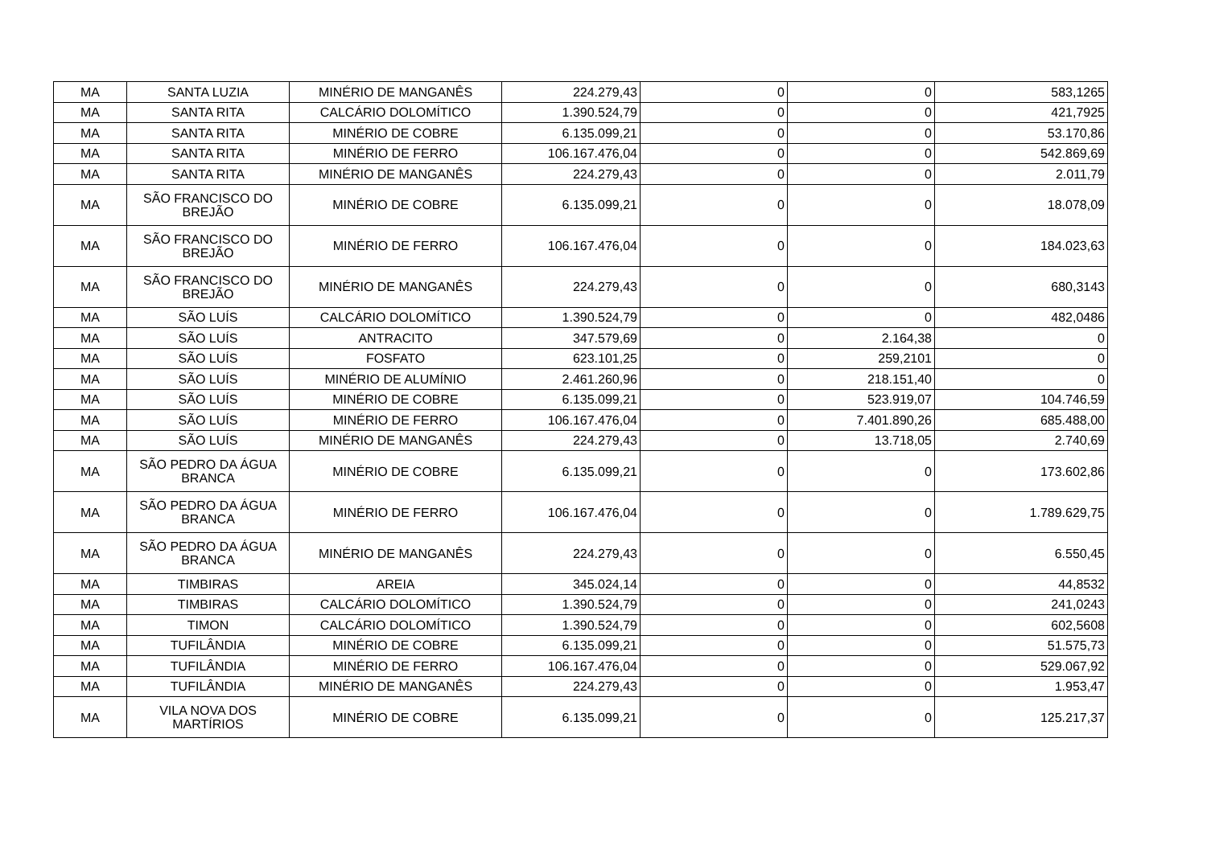| MA | SANTA LUZIA | MINÉRIO DE MANGANÊS | 224.279,43 | 0 | 0 | 583,1265 |
| MA | SANTA RITA | CALCÁRIO DOLOMÍTICO | 1.390.524,79 | 0 | 0 | 421,7925 |
| MA | SANTA RITA | MINÉRIO DE COBRE | 6.135.099,21 | 0 | 0 | 53.170,86 |
| MA | SANTA RITA | MINÉRIO DE FERRO | 106.167.476,04 | 0 | 0 | 542.869,69 |
| MA | SANTA RITA | MINÉRIO DE MANGANÊS | 224.279,43 | 0 | 0 | 2.011,79 |
| MA | SÃO FRANCISCO DO BREJÃO | MINÉRIO DE COBRE | 6.135.099,21 | 0 | 0 | 18.078,09 |
| MA | SÃO FRANCISCO DO BREJÃO | MINÉRIO DE FERRO | 106.167.476,04 | 0 | 0 | 184.023,63 |
| MA | SÃO FRANCISCO DO BREJÃO | MINÉRIO DE MANGANÊS | 224.279,43 | 0 | 0 | 680,3143 |
| MA | SÃO LUÍS | CALCÁRIO DOLOMÍTICO | 1.390.524,79 | 0 | 0 | 482,0486 |
| MA | SÃO LUÍS | ANTRACITO | 347.579,69 | 0 | 2.164,38 | 0 |
| MA | SÃO LUÍS | FOSFATO | 623.101,25 | 0 | 259,2101 | 0 |
| MA | SÃO LUÍS | MINÉRIO DE ALUMÍNIO | 2.461.260,96 | 0 | 218.151,40 | 0 |
| MA | SÃO LUÍS | MINÉRIO DE COBRE | 6.135.099,21 | 0 | 523.919,07 | 104.746,59 |
| MA | SÃO LUÍS | MINÉRIO DE FERRO | 106.167.476,04 | 0 | 7.401.890,26 | 685.488,00 |
| MA | SÃO LUÍS | MINÉRIO DE MANGANÊS | 224.279,43 | 0 | 13.718,05 | 2.740,69 |
| MA | SÃO PEDRO DA ÁGUA BRANCA | MINÉRIO DE COBRE | 6.135.099,21 | 0 | 0 | 173.602,86 |
| MA | SÃO PEDRO DA ÁGUA BRANCA | MINÉRIO DE FERRO | 106.167.476,04 | 0 | 0 | 1.789.629,75 |
| MA | SÃO PEDRO DA ÁGUA BRANCA | MINÉRIO DE MANGANÊS | 224.279,43 | 0 | 0 | 6.550,45 |
| MA | TIMBIRAS | AREIA | 345.024,14 | 0 | 0 | 44,8532 |
| MA | TIMBIRAS | CALCÁRIO DOLOMÍTICO | 1.390.524,79 | 0 | 0 | 241,0243 |
| MA | TIMON | CALCÁRIO DOLOMÍTICO | 1.390.524,79 | 0 | 0 | 602,5608 |
| MA | TUFILÂNDIA | MINÉRIO DE COBRE | 6.135.099,21 | 0 | 0 | 51.575,73 |
| MA | TUFILÂNDIA | MINÉRIO DE FERRO | 106.167.476,04 | 0 | 0 | 529.067,92 |
| MA | TUFILÂNDIA | MINÉRIO DE MANGANÊS | 224.279,43 | 0 | 0 | 1.953,47 |
| MA | VILA NOVA DOS MARTÍRIOS | MINÉRIO DE COBRE | 6.135.099,21 | 0 | 0 | 125.217,37 |